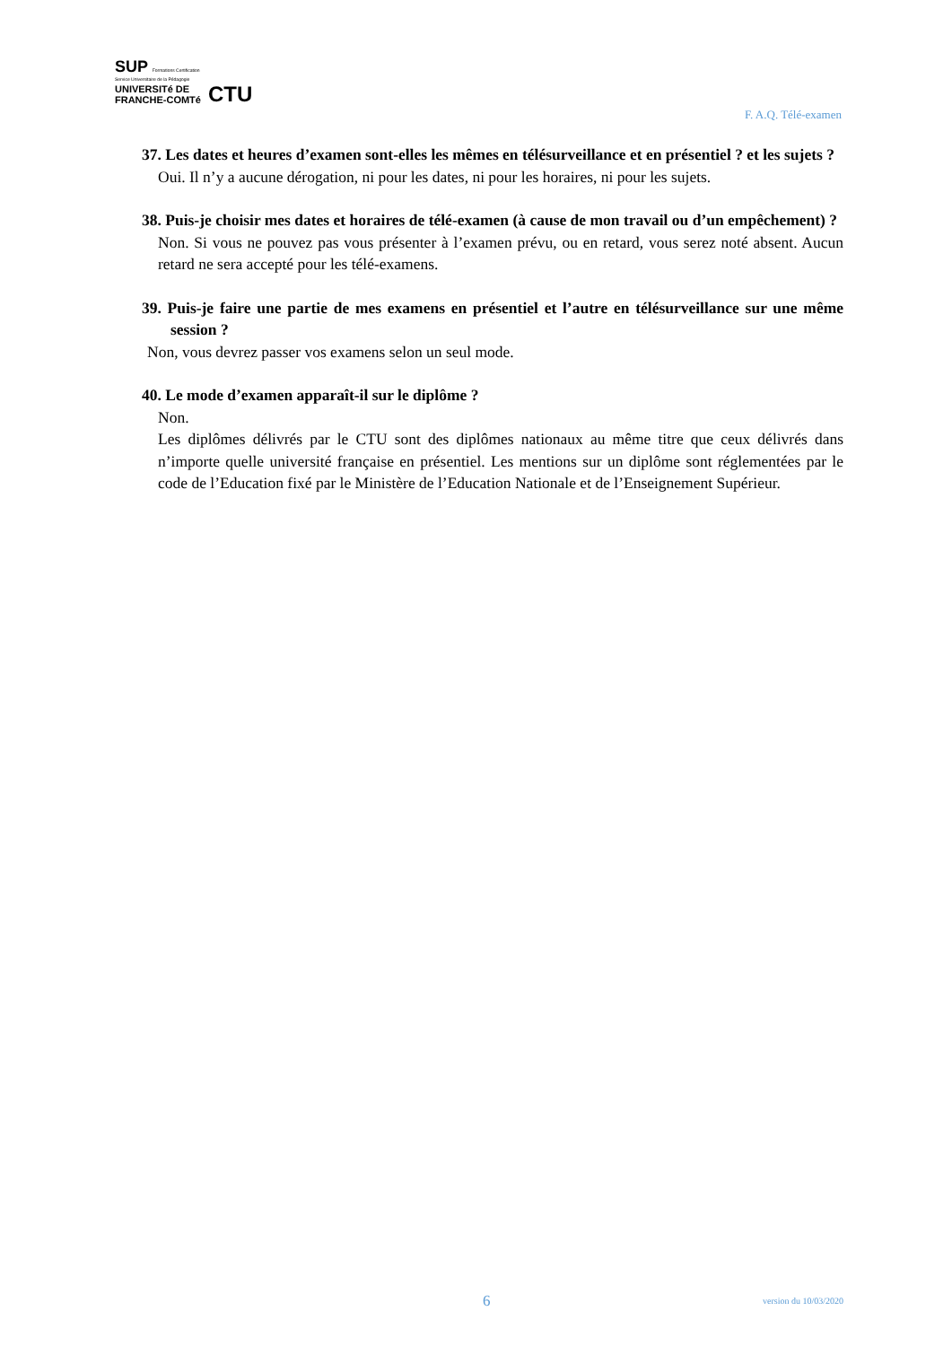SUP Formations Certification
Service Universitaire de la Pédagogie
UNIVERSITé DE
FRANCHE-COMTé CTU
F. A.Q. Télé-examen
37. Les dates et heures d’examen sont-elles les mêmes en télésurveillance et en présentiel ? et les sujets ?
Oui. Il n’y a aucune dérogation, ni pour les dates, ni pour les horaires, ni pour les sujets.
38. Puis-je choisir mes dates et horaires de télé-examen (à cause de mon travail ou d’un empêchement) ?
Non. Si vous ne pouvez pas vous présenter à l’examen prévu, ou en retard, vous serez noté absent. Aucun retard ne sera accepté pour les télé-examens.
39. Puis-je faire une partie de mes examens en présentiel et l’autre en télésurveillance sur une même session ?
Non, vous devrez passer vos examens selon un seul mode.
40. Le mode d’examen apparaît-il sur le diplôme ?
Non.
Les diplômes délivrés par le CTU sont des diplômes nationaux au même titre que ceux délivrés dans n’importe quelle université française en présentiel. Les mentions sur un diplôme sont réglementées par le code de l’Education fixé par le Ministère de l’Education Nationale et de l’Enseignement Supérieur.
6 version du 10/03/2020